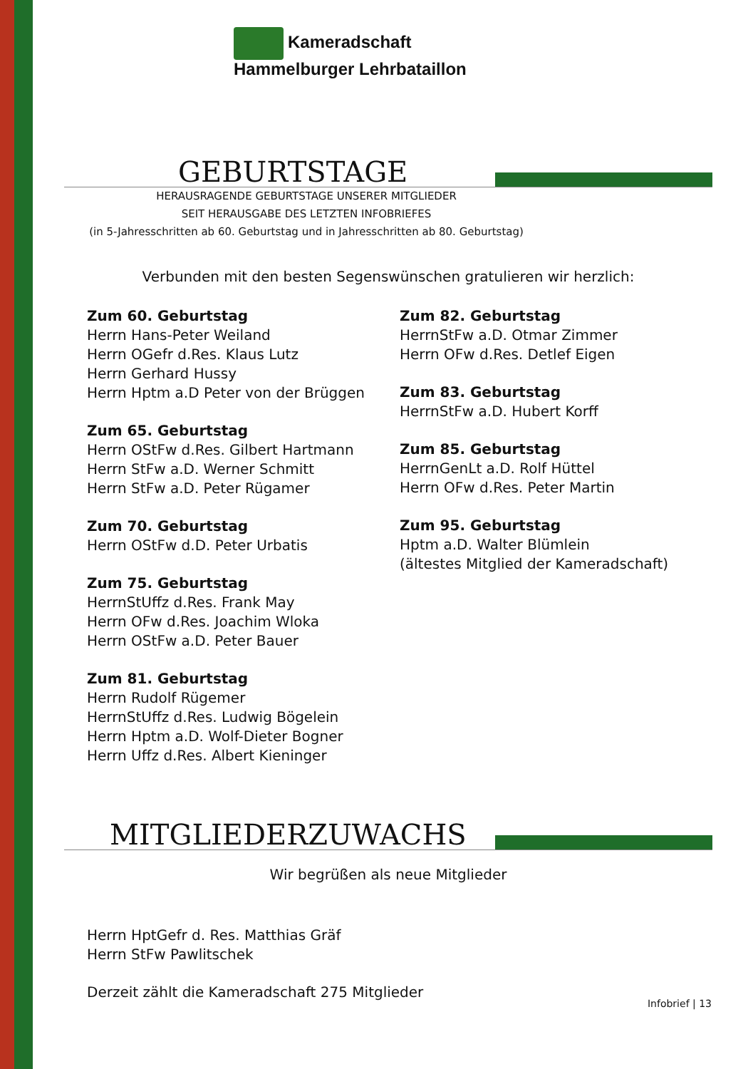Kameradschaft
Hammelburger Lehrbataillon
GEBURTSTAGE
HERAUSRAGENDE GEBURTSTAGE UNSERER MITGLIEDER
SEIT HERAUSGABE DES LETZTEN INFOBRIEFES
(in 5-Jahresschritten ab 60. Geburtstag und in Jahresschritten ab 80. Geburtstag)
Verbunden mit den besten Segenswünschen gratulieren wir herzlich:
Zum 60. Geburtstag
Herrn Hans-Peter Weiland
Herrn OGefr d.Res. Klaus Lutz
Herrn Gerhard Hussy
Herrn Hptm a.D Peter von der Brüggen
Zum 65. Geburtstag
Herrn OStFw d.Res. Gilbert Hartmann
Herrn StFw a.D. Werner Schmitt
Herrn StFw a.D. Peter Rügamer
Zum 70. Geburtstag
Herrn OStFw d.D. Peter Urbatis
Zum 75. Geburtstag
HerrnStUffz d.Res. Frank May
Herrn OFw d.Res. Joachim Wloka
Herrn OStFw a.D. Peter Bauer
Zum 81. Geburtstag
Herrn Rudolf Rügemer
HerrnStUffz d.Res. Ludwig Bögelein
Herrn Hptm a.D. Wolf-Dieter Bogner
Herrn Uffz d.Res. Albert Kieninger
Zum 82. Geburtstag
HerrnStFw a.D. Otmar Zimmer
Herrn OFw d.Res. Detlef Eigen
Zum 83. Geburtstag
HerrnStFw a.D. Hubert Korff
Zum 85. Geburtstag
HerrnGenLt a.D. Rolf Hüttel
Herrn OFw d.Res. Peter Martin
Zum 95. Geburtstag
Hptm a.D. Walter Blümlein
(ältestes Mitglied der Kameradschaft)
MITGLIEDERZUWACHS
Wir begrüßen als neue Mitglieder
Herrn HptGefr d. Res. Matthias Gräf
Herrn StFw Pawlitschek
Derzeit zählt die Kameradschaft 275 Mitglieder
Infobrief | 13